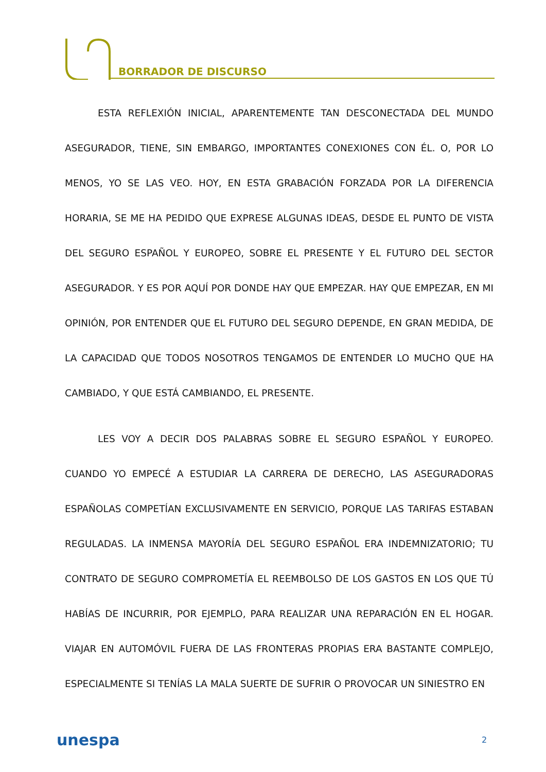BORRADOR DE DISCURSO
ESTA REFLEXIÓN INICIAL, APARENTEMENTE TAN DESCONECTADA DEL MUNDO ASEGURADOR, TIENE, SIN EMBARGO, IMPORTANTES CONEXIONES CON ÉL. O, POR LO MENOS, YO SE LAS VEO. HOY, EN ESTA GRABACIÓN FORZADA POR LA DIFERENCIA HORARIA, SE ME HA PEDIDO QUE EXPRESE ALGUNAS IDEAS, DESDE EL PUNTO DE VISTA DEL SEGURO ESPAÑOL Y EUROPEO, SOBRE EL PRESENTE Y EL FUTURO DEL SECTOR ASEGURADOR. Y ES POR AQUÍ POR DONDE HAY QUE EMPEZAR. HAY QUE EMPEZAR, EN MI OPINIÓN, POR ENTENDER QUE EL FUTURO DEL SEGURO DEPENDE, EN GRAN MEDIDA, DE LA CAPACIDAD QUE TODOS NOSOTROS TENGAMOS DE ENTENDER LO MUCHO QUE HA CAMBIADO, Y QUE ESTÁ CAMBIANDO, EL PRESENTE.
LES VOY A DECIR DOS PALABRAS SOBRE EL SEGURO ESPAÑOL Y EUROPEO. CUANDO YO EMPECÉ A ESTUDIAR LA CARRERA DE DERECHO, LAS ASEGURADORAS ESPAÑOLAS COMPETÍAN EXCLUSIVAMENTE EN SERVICIO, PORQUE LAS TARIFAS ESTABAN REGULADAS. LA INMENSA MAYORÍA DEL SEGURO ESPAÑOL ERA INDEMNIZATORIO; TU CONTRATO DE SEGURO COMPROMETÍA EL REEMBOLSO DE LOS GASTOS EN LOS QUE TÚ HABÍAS DE INCURRIR, POR EJEMPLO, PARA REALIZAR UNA REPARACIÓN EN EL HOGAR. VIAJAR EN AUTOMÓVIL FUERA DE LAS FRONTERAS PROPIAS ERA BASTANTE COMPLEJO, ESPECIALMENTE SI TENÍAS LA MALA SUERTE DE SUFRIR O PROVOCAR UN SINIESTRO EN
unespa 2